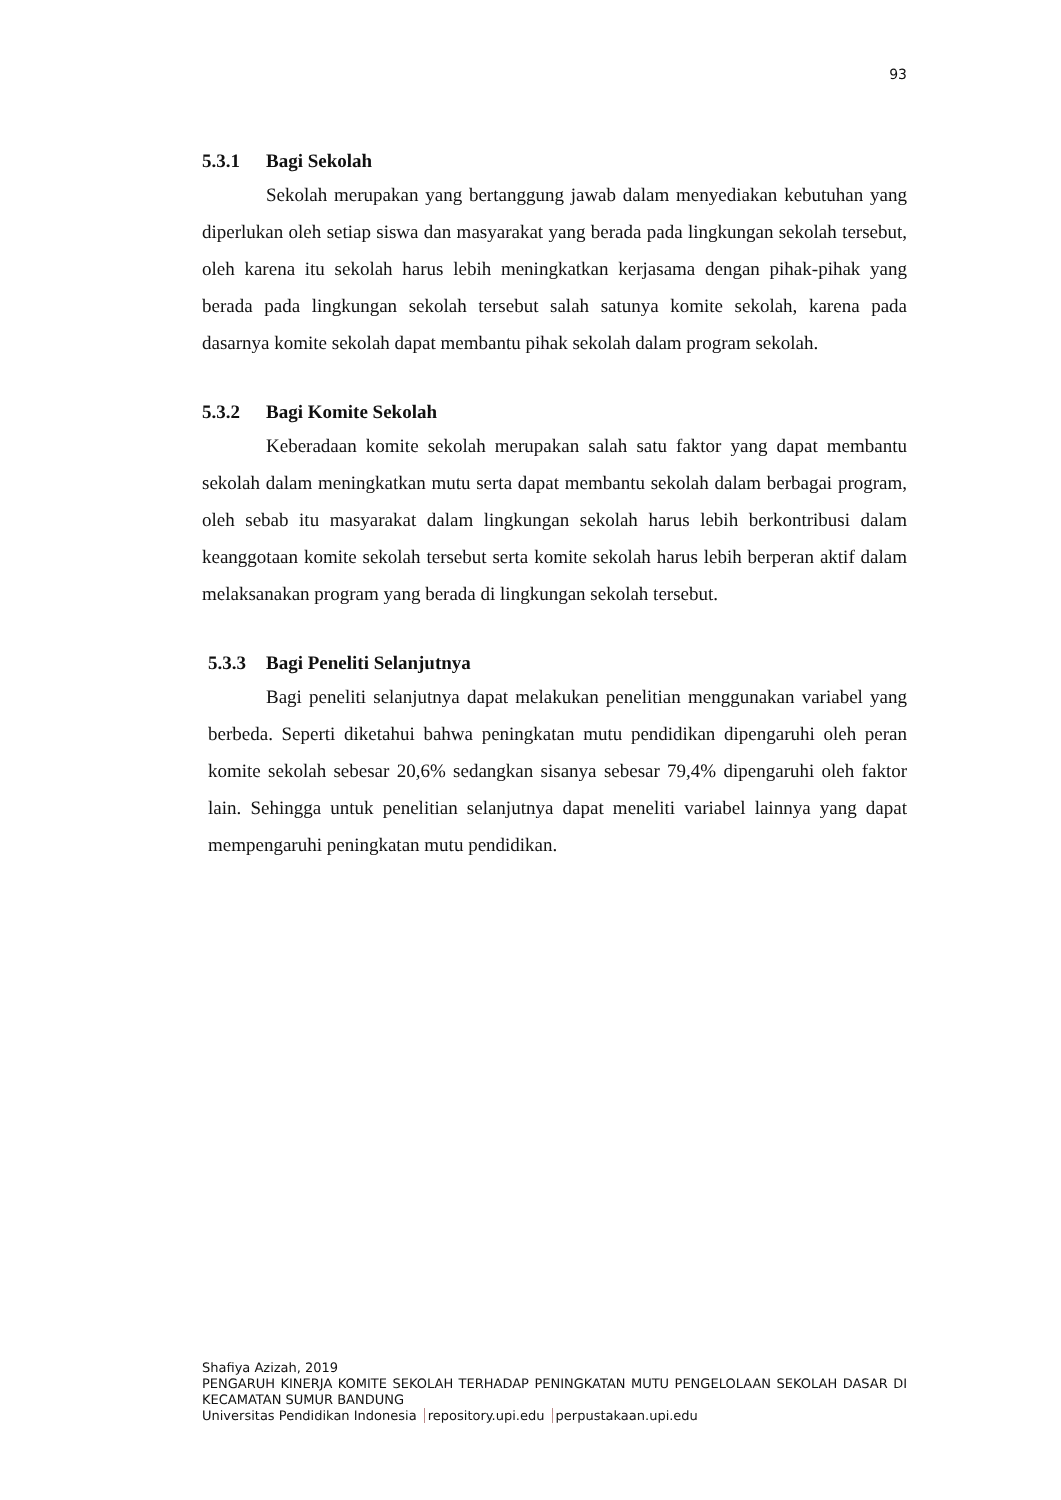93
5.3.1 Bagi Sekolah
Sekolah merupakan yang bertanggung jawab dalam menyediakan kebutuhan yang diperlukan oleh setiap siswa dan masyarakat yang berada pada lingkungan sekolah tersebut, oleh karena itu sekolah harus lebih meningkatkan kerjasama dengan pihak-pihak yang berada pada lingkungan sekolah tersebut salah satunya komite sekolah, karena pada dasarnya komite sekolah dapat membantu pihak sekolah dalam program sekolah.
5.3.2 Bagi Komite Sekolah
Keberadaan komite sekolah merupakan salah satu faktor yang dapat membantu sekolah dalam meningkatkan mutu serta dapat membantu sekolah dalam berbagai program, oleh sebab itu masyarakat dalam lingkungan sekolah harus lebih berkontribusi dalam keanggotaan komite sekolah tersebut serta komite sekolah harus lebih berperan aktif dalam melaksanakan program yang berada di lingkungan sekolah tersebut.
5.3.3 Bagi Peneliti Selanjutnya
Bagi peneliti selanjutnya dapat melakukan penelitian menggunakan variabel yang berbeda. Seperti diketahui bahwa peningkatan mutu pendidikan dipengaruhi oleh peran komite sekolah sebesar 20,6% sedangkan sisanya sebesar 79,4% dipengaruhi oleh faktor lain. Sehingga untuk penelitian selanjutnya dapat meneliti variabel lainnya yang dapat mempengaruhi peningkatan mutu pendidikan.
Shafiya Azizah, 2019
PENGARUH KINERJA KOMITE SEKOLAH TERHADAP PENINGKATAN MUTU PENGELOLAAN SEKOLAH DASAR DI KECAMATAN SUMUR BANDUNG
Universitas Pendidikan Indonesia repository.upi.edu perpustakaan.upi.edu